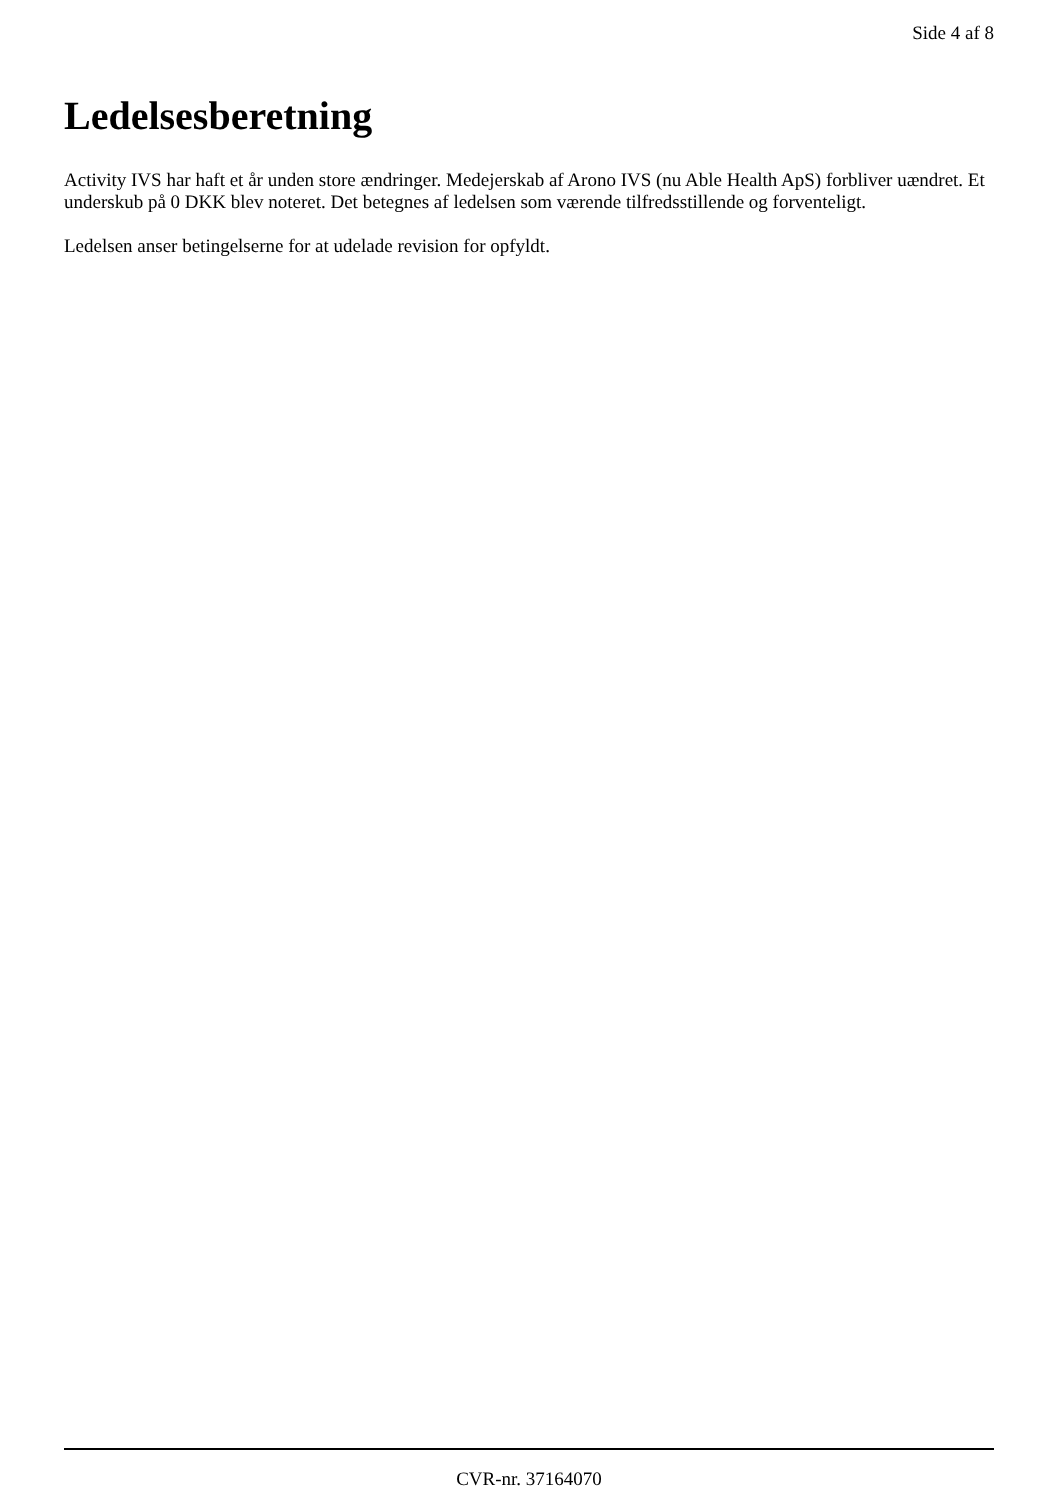Side 4 af 8
Ledelsesberetning
Activity IVS har haft et år unden store ændringer. Medejerskab af Arono IVS (nu Able Health ApS) forbliver uændret. Et underskub på 0 DKK blev noteret. Det betegnes af ledelsen som værende tilfredsstillende og forventeligt.
Ledelsen anser betingelserne for at udelade revision for opfyldt.
CVR-nr. 37164070